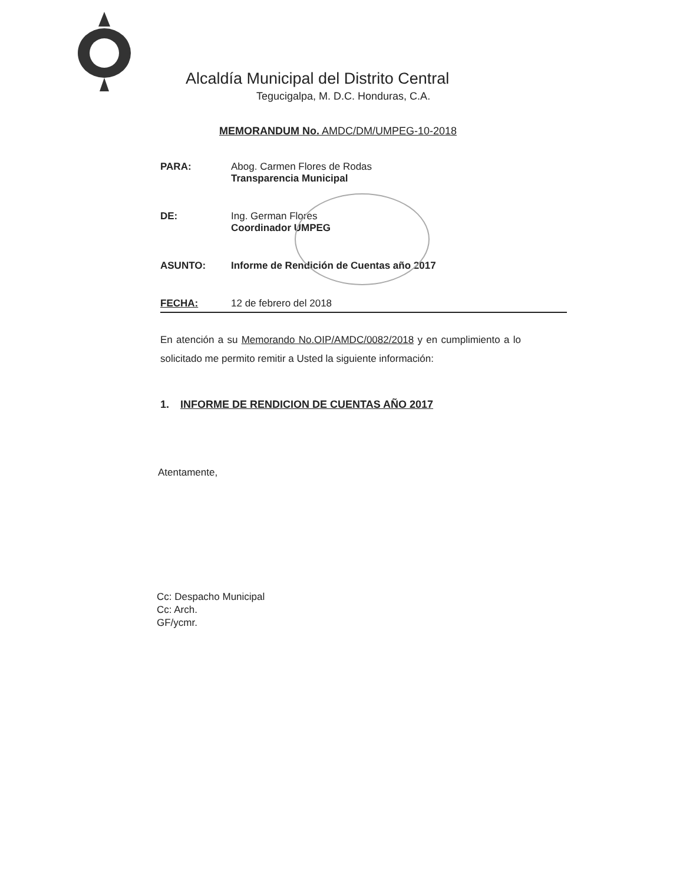Alcaldía Municipal del Distrito Central
Tegucigalpa, M. D.C. Honduras, C.A.
MEMORANDUM No. AMDC/DM/UMPEG-10-2018
PARA: Abog. Carmen Flores de Rodas
Transparencia Municipal
DE: Ing. German Flores
Coordinador UMPEG
ASUNTO: Informe de Rendición de Cuentas año 2017
FECHA: 12 de febrero del 2018
En atención a su Memorando No.OIP/AMDC/0082/2018 y en cumplimiento a lo solicitado me permito remitir a Usted la siguiente información:
1. INFORME DE RENDICION DE CUENTAS AÑO 2017
Atentamente,
Cc: Despacho Municipal
Cc: Arch.
GF/ycmr.